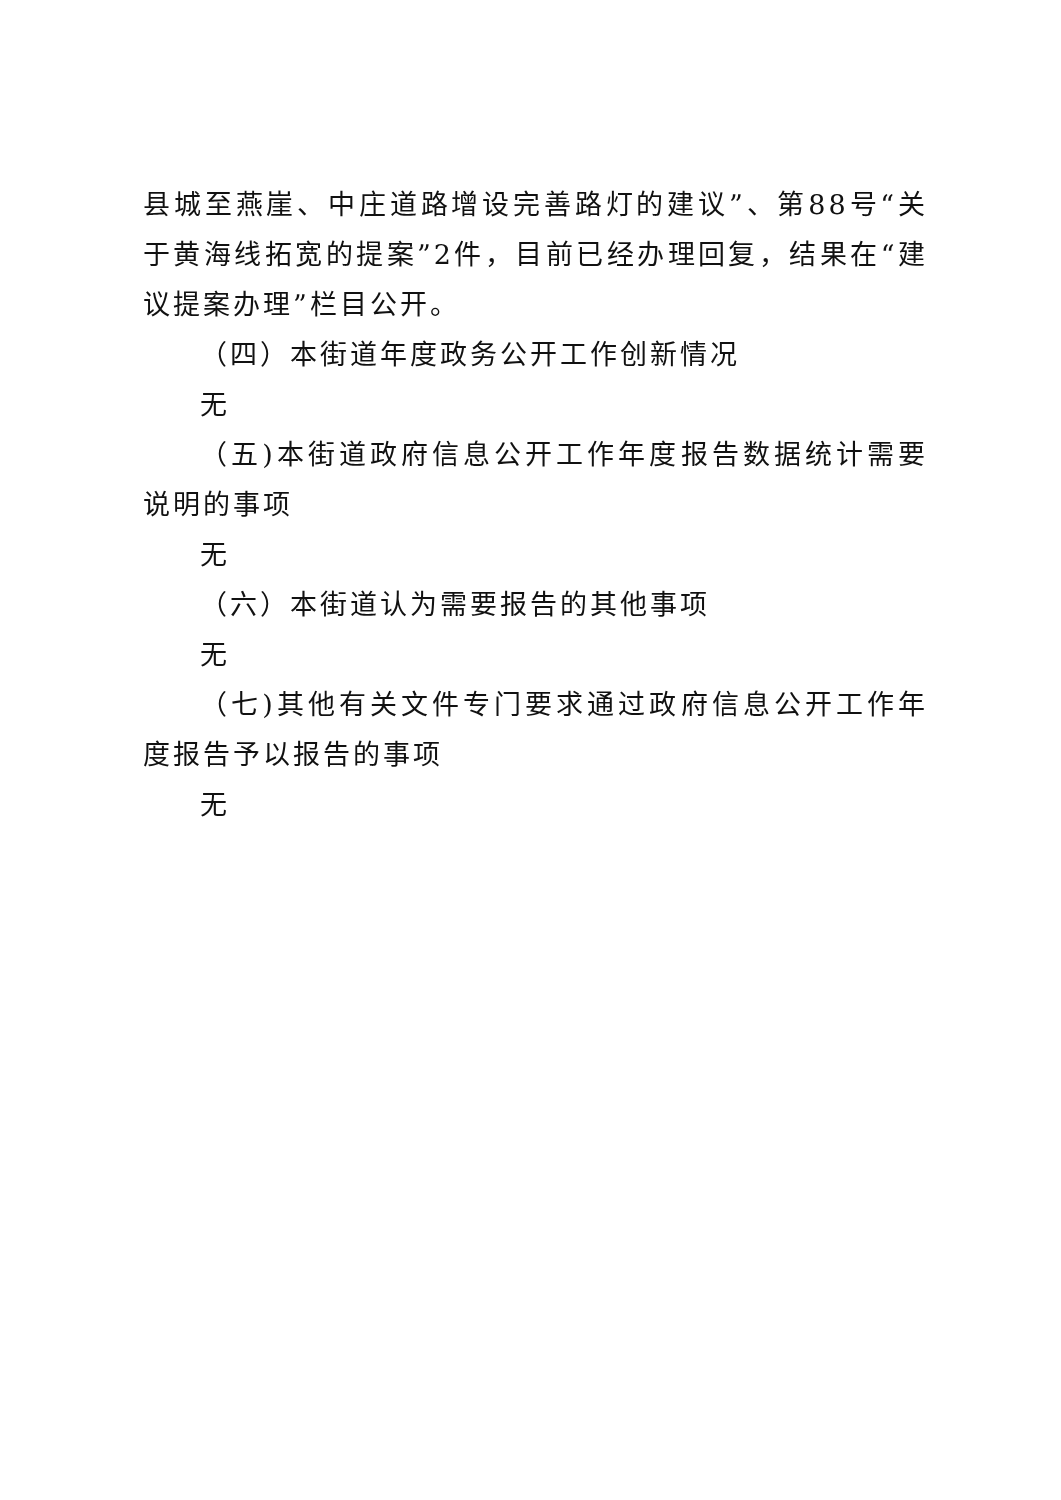县城至燕崖、中庄道路增设完善路灯的建议”、第88号“关于黄海线拓宽的提案”2件，目前已经办理回复，结果在“建议提案办理”栏目公开。
（四）本街道年度政务公开工作创新情况
无
（五)本街道政府信息公开工作年度报告数据统计需要说明的事项
无
（六）本街道认为需要报告的其他事项
无
（七)其他有关文件专门要求通过政府信息公开工作年度报告予以报告的事项
无